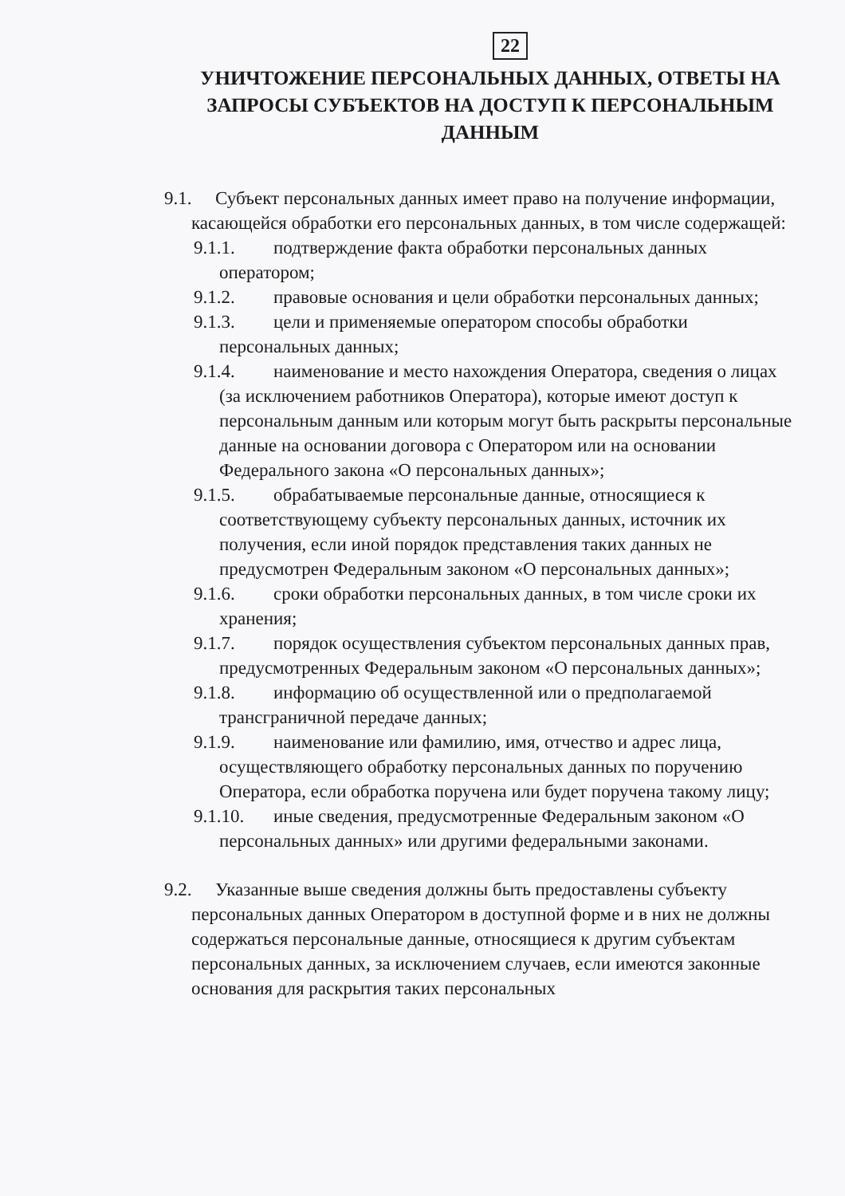22
УНИЧТОЖЕНИЕ ПЕРСОНАЛЬНЫХ ДАННЫХ, ОТВЕТЫ НА ЗАПРОСЫ СУБЪЕКТОВ НА ДОСТУП К ПЕРСОНАЛЬНЫМ ДАННЫМ
9.1. Субъект персональных данных имеет право на получение информации, касающейся обработки его персональных данных, в том числе содержащей:
9.1.1. подтверждение факта обработки персональных данных оператором;
9.1.2. правовые основания и цели обработки персональных данных;
9.1.3. цели и применяемые оператором способы обработки персональных данных;
9.1.4. наименование и место нахождения Оператора, сведения о лицах (за исключением работников Оператора), которые имеют доступ к персональным данным или которым могут быть раскрыты персональные данные на основании договора с Оператором или на основании Федерального закона «О персональных данных»;
9.1.5. обрабатываемые персональные данные, относящиеся к соответствующему субъекту персональных данных, источник их получения, если иной порядок представления таких данных не предусмотрен Федеральным законом «О персональных данных»;
9.1.6. сроки обработки персональных данных, в том числе сроки их хранения;
9.1.7. порядок осуществления субъектом персональных данных прав, предусмотренных Федеральным законом «О персональных данных»;
9.1.8. информацию об осуществленной или о предполагаемой трансграничной передаче данных;
9.1.9. наименование или фамилию, имя, отчество и адрес лица, осуществляющего обработку персональных данных по поручению Оператора, если обработка поручена или будет поручена такому лицу;
9.1.10. иные сведения, предусмотренные Федеральным законом «О персональных данных» или другими федеральными законами.
9.2. Указанные выше сведения должны быть предоставлены субъекту персональных данных Оператором в доступной форме и в них не должны содержаться персональные данные, относящиеся к другим субъектам персональных данных, за исключением случаев, если имеются законные основания для раскрытия таких персональных